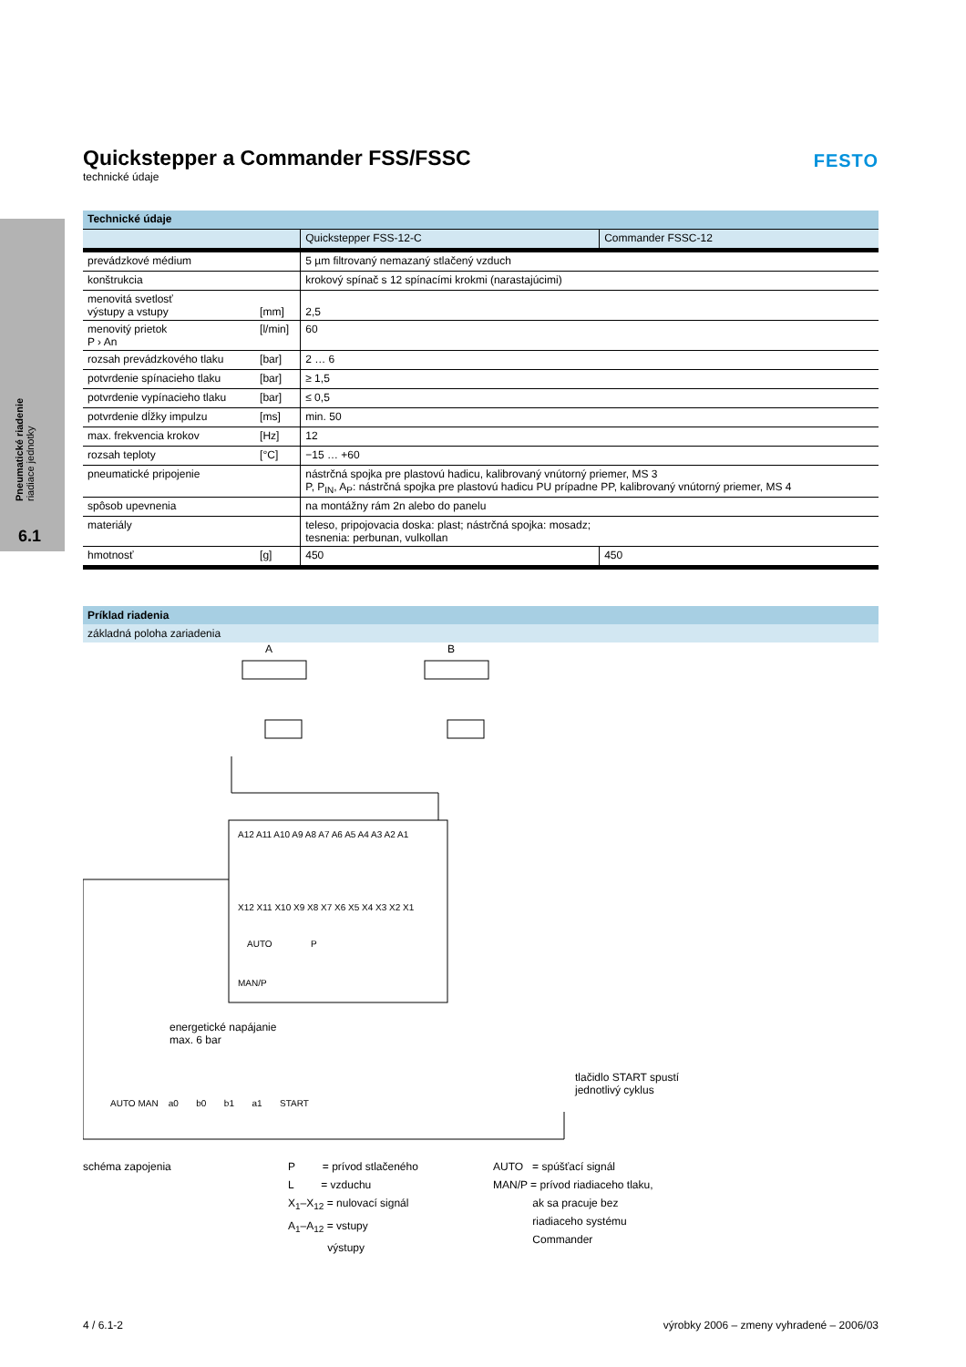Pneumatické riadenie
riadiace jednotky
6.1
FESTO
Quickstepper a Commander FSS/FSSC
technické údaje
| Technické údaje | | | |
| --- | --- | --- | --- |
| | | Quickstepper FSS-12-C | Commander FSSC-12 |
| prevádzkové médium | | 5 µm filtrovaný nemazaný stlačený vzduch | |
| konštrukcia | | krokový spínač s 12 spínacími krokmi (narastajúcimi) | |
| menovitá svetlosť výstupy a vstupy | [mm] | 2,5 | |
| menovitý prietok P › An | [l/min] | 60 | |
| rozsah prevádzkového tlaku | [bar] | 2 … 6 | |
| potvrdenie spínacieho tlaku | [bar] | ≥ 1,5 | |
| potvrdenie vypínacieho tlaku | [bar] | ≤ 0,5 | |
| potvrdenie dĺžky impulzu | [ms] | min. 50 | |
| max. frekvencia krokov | [Hz] | 12 | |
| rozsah teploty | [°C] | −15 … +60 | |
| pneumatické pripojenie | | nástrčná spojka pre plastovú hadicu, kalibrovaný vnútorný priemer, MS 3 P, P<sub>IN</sub>, A<sub>P</sub>: nástrčná spojka pre plastovú hadicu PU prípadne PP, kalibrovaný vnútorný priemer, MS 4 | |
| spôsob upevnenia | | na montážny rám 2n alebo do panelu | |
| materiály | | teleso, pripojovacia doska: plast; nástrčná spojka: mosadz; tesnenia: perbunan, vulkollan | |
| hmotnosť | [g] | 450 | 450 |
Príklad riadenia
základná poloha zariadenia
A B
A12 A11 A10 A9 A8 A7 A6 A5 A4 A3 A2 A1
X12 X11 X10 X9 X8 X7 X6 X5 X4 X3 X2 X1
AUTO P
MAN/P
energetické napájanie
max. 6 bar
tlačidlo START spustí
jednotlivý cyklus
AUTO MAN a0 b0 b1 a1 START
schéma zapojenia P = prívod stlačeného
L = vzduchu
X<sub>1</sub>–X<sub>12</sub> = nulovací signál
A<sub>1</sub>–A<sub>12</sub> = vstupy
výstupy
AUTO = spúšťací signál
MAN/P = prívod riadiaceho tlaku,
ak sa pracuje bez
riadiaceho systému
Commander
4 / 6.1-2 výrobky 2006 – zmeny vyhradené – 2006/03